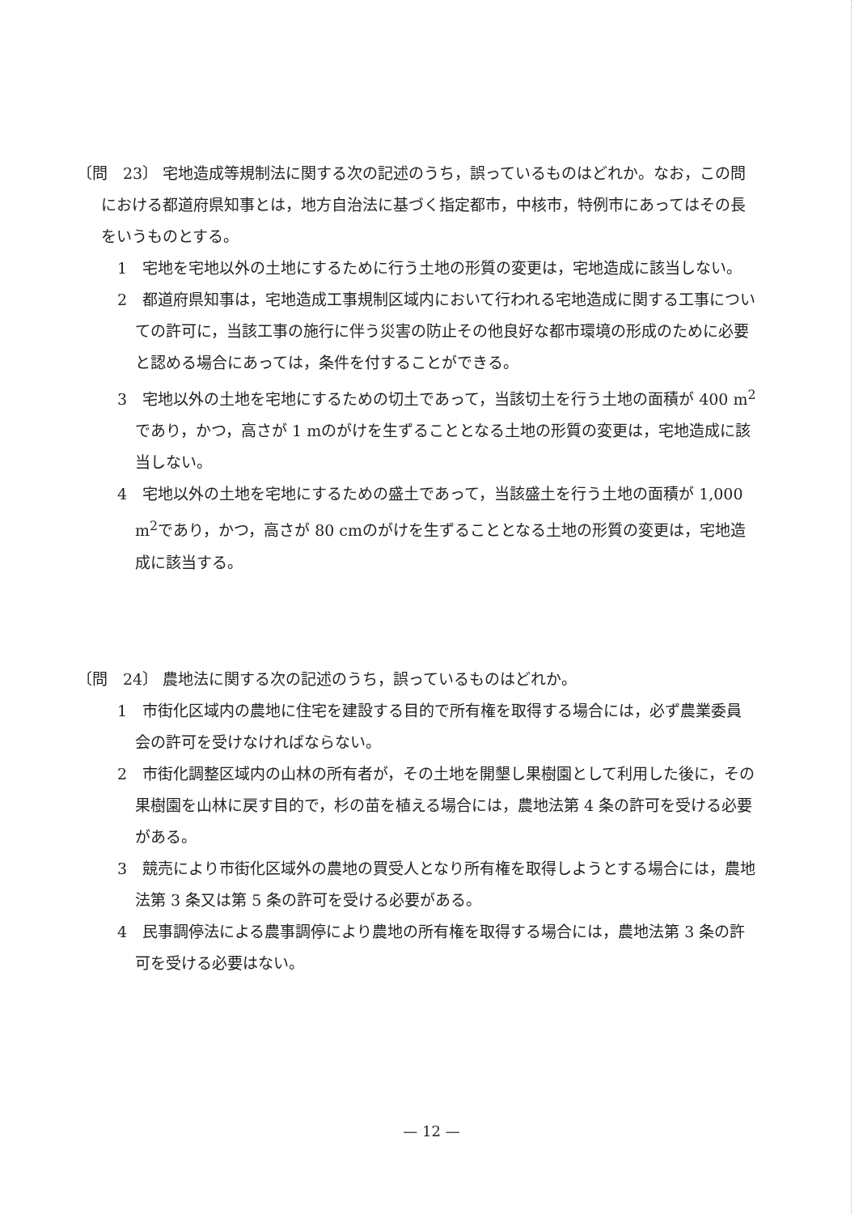〔問　23〕 宅地造成等規制法に関する次の記述のうち，誤っているものはどれか。なお，この問における都道府県知事とは，地方自治法に基づく指定都市，中核市，特例市にあってはその長をいうものとする。
1　宅地を宅地以外の土地にするために行う土地の形質の変更は，宅地造成に該当しない。
2　都道府県知事は，宅地造成工事規制区域内において行われる宅地造成に関する工事についての許可に，当該工事の施行に伴う災害の防止その他良好な都市環境の形成のために必要と認める場合にあっては，条件を付することができる。
3　宅地以外の土地を宅地にするための切土であって，当該切土を行う土地の面積が 400 m<sup>2</sup>であり，かつ，高さが 1 mのがけを生ずることとなる土地の形質の変更は，宅地造成に該当しない。
4　宅地以外の土地を宅地にするための盛土であって，当該盛土を行う土地の面積が 1,000 m<sup>2</sup>であり，かつ，高さが 80 cmのがけを生ずることとなる土地の形質の変更は，宅地造成に該当する。
〔問　24〕 農地法に関する次の記述のうち，誤っているものはどれか。
1　市街化区域内の農地に住宅を建設する目的で所有権を取得する場合には，必ず農業委員会の許可を受けなければならない。
2　市街化調整区域内の山林の所有者が，その土地を開墾し果樹園として利用した後に，その果樹園を山林に戻す目的で，杉の苗を植える場合には，農地法第 4 条の許可を受ける必要がある。
3　競売により市街化区域外の農地の買受人となり所有権を取得しようとする場合には，農地法第 3 条又は第 5 条の許可を受ける必要がある。
4　民事調停法による農事調停により農地の所有権を取得する場合には，農地法第 3 条の許可を受ける必要はない。
— 12 —